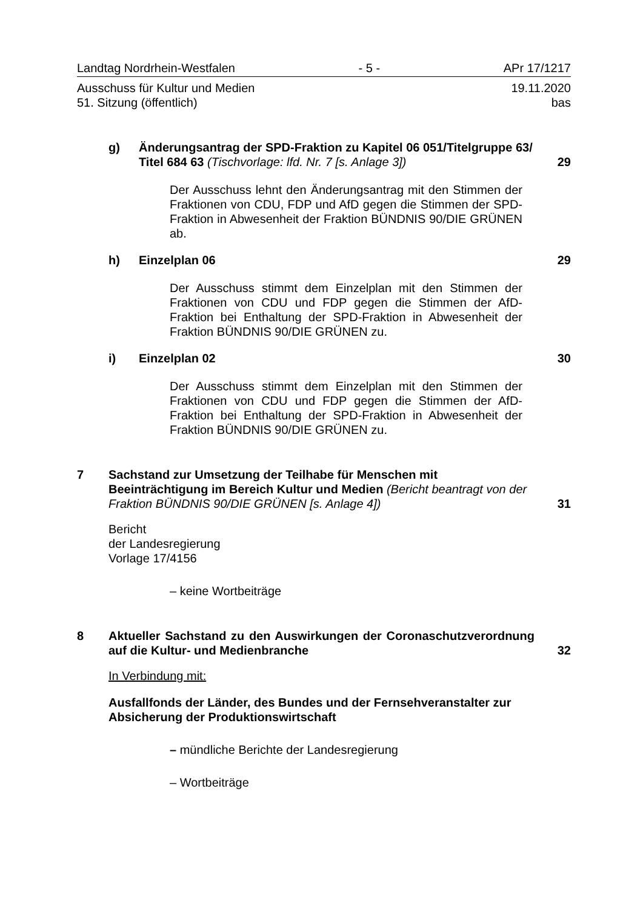Landtag Nordrhein-Westfalen - 5 - APr 17/1217
Ausschuss für Kultur und Medien 19.11.2020
51. Sitzung (öffentlich) bas
g) Änderungsantrag der SPD-Fraktion zu Kapitel 06 051/Titelgruppe 63/ Titel 684 63 (Tischvorlage: lfd. Nr. 7 [s. Anlage 3])
29
Der Ausschuss lehnt den Änderungsantrag mit den Stimmen der Fraktionen von CDU, FDP und AfD gegen die Stimmen der SPD-Fraktion in Abwesenheit der Fraktion BÜNDNIS 90/DIE GRÜNEN ab.
h) Einzelplan 06 29
Der Ausschuss stimmt dem Einzelplan mit den Stimmen der Fraktionen von CDU und FDP gegen die Stimmen der AfD-Fraktion bei Enthaltung der SPD-Fraktion in Abwesenheit der Fraktion BÜNDNIS 90/DIE GRÜNEN zu.
i) Einzelplan 02 30
Der Ausschuss stimmt dem Einzelplan mit den Stimmen der Fraktionen von CDU und FDP gegen die Stimmen der AfD-Fraktion bei Enthaltung der SPD-Fraktion in Abwesenheit der Fraktion BÜNDNIS 90/DIE GRÜNEN zu.
7 Sachstand zur Umsetzung der Teilhabe für Menschen mit Beeinträchtigung im Bereich Kultur und Medien (Bericht beantragt von der Fraktion BÜNDNIS 90/DIE GRÜNEN [s. Anlage 4])
31
Bericht
der Landesregierung
Vorlage 17/4156
– keine Wortbeiträge
8 Aktueller Sachstand zu den Auswirkungen der Coronaschutzverordnung auf die Kultur- und Medienbranche
32
In Verbindung mit:
Ausfallfonds der Länder, des Bundes und der Fernsehveranstalter zur Absicherung der Produktionswirtschaft
– mündliche Berichte der Landesregierung
– Wortbeiträge